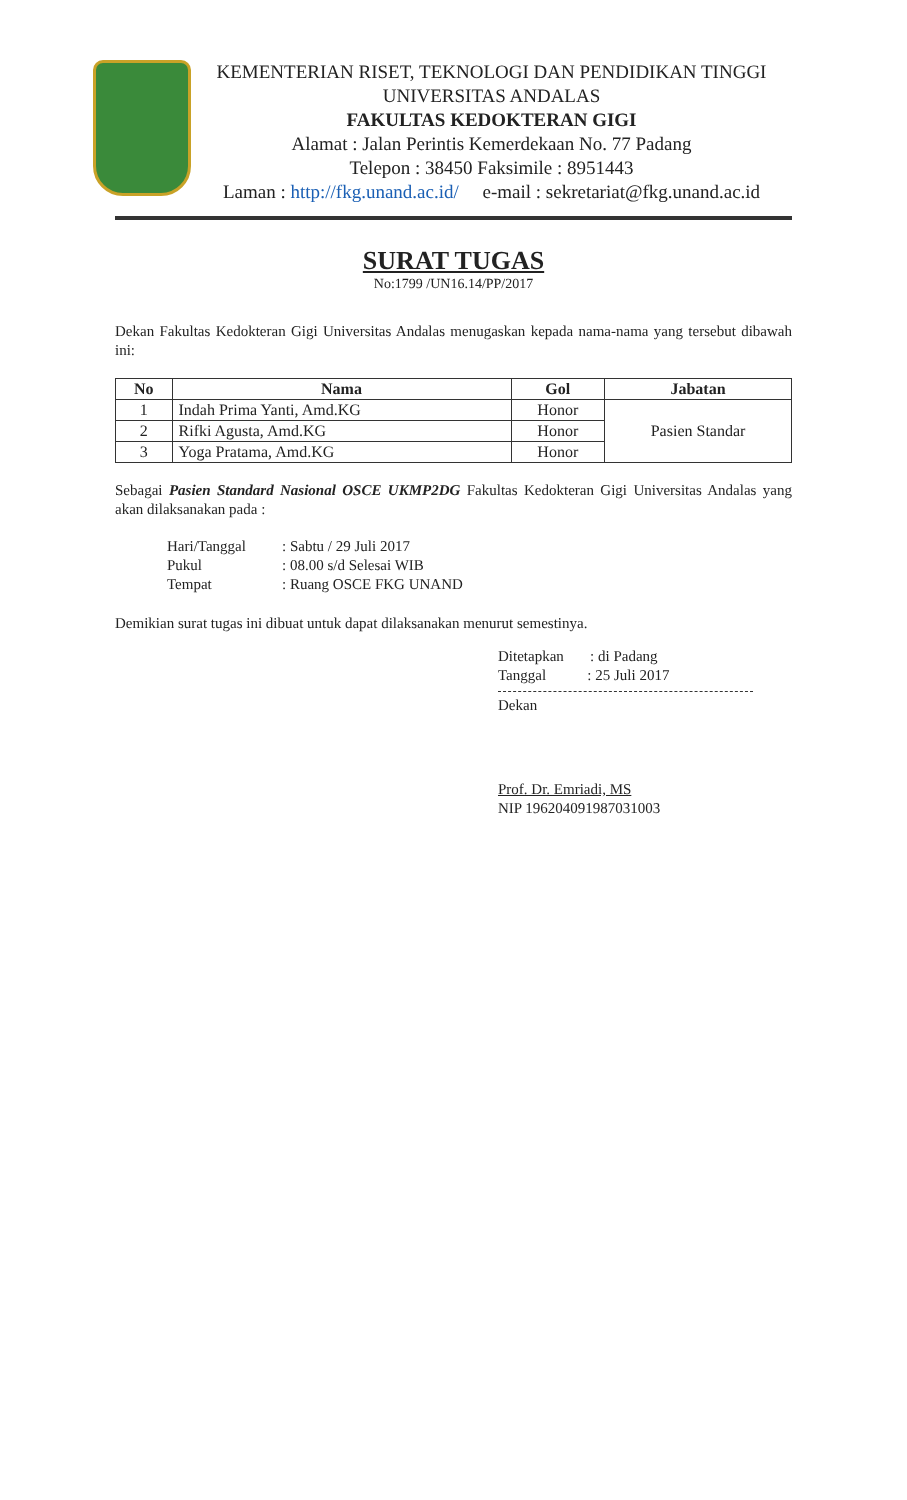KEMENTERIAN RISET, TEKNOLOGI DAN PENDIDIKAN TINGGI
UNIVERSITAS ANDALAS
FAKULTAS KEDOKTERAN GIGI
Alamat : Jalan Perintis Kemerdekaan No. 77 Padang
Telepon : 38450 Faksimile : 8951443
Laman : http://fkg.unand.ac.id/ e-mail : sekretariat@fkg.unand.ac.id
SURAT TUGAS
No:1799 /UN16.14/PP/2017
Dekan Fakultas Kedokteran Gigi Universitas Andalas menugaskan kepada nama-nama yang tersebut dibawah ini:
| No | Nama | Gol | Jabatan |
| --- | --- | --- | --- |
| 1 | Indah Prima Yanti, Amd.KG | Honor | Pasien Standar |
| 2 | Rifki Agusta, Amd.KG | Honor | |
| 3 | Yoga Pratama, Amd.KG | Honor | |
Sebagai Pasien Standard Nasional OSCE UKMP2DG Fakultas Kedokteran Gigi Universitas Andalas yang akan dilaksanakan pada :
| Hari/Tanggal | : Sabtu / 29 Juli 2017 |
| Pukul | : 08.00 s/d Selesai WIB |
| Tempat | : Ruang OSCE FKG UNAND |
Demikian surat tugas ini dibuat untuk dapat dilaksanakan menurut semestinya.
Ditetapkan : di Padang
Tanggal : 25 Juli 2017
Dekan
Prof. Dr. Emriadi, MS
NIP 196204091987031003